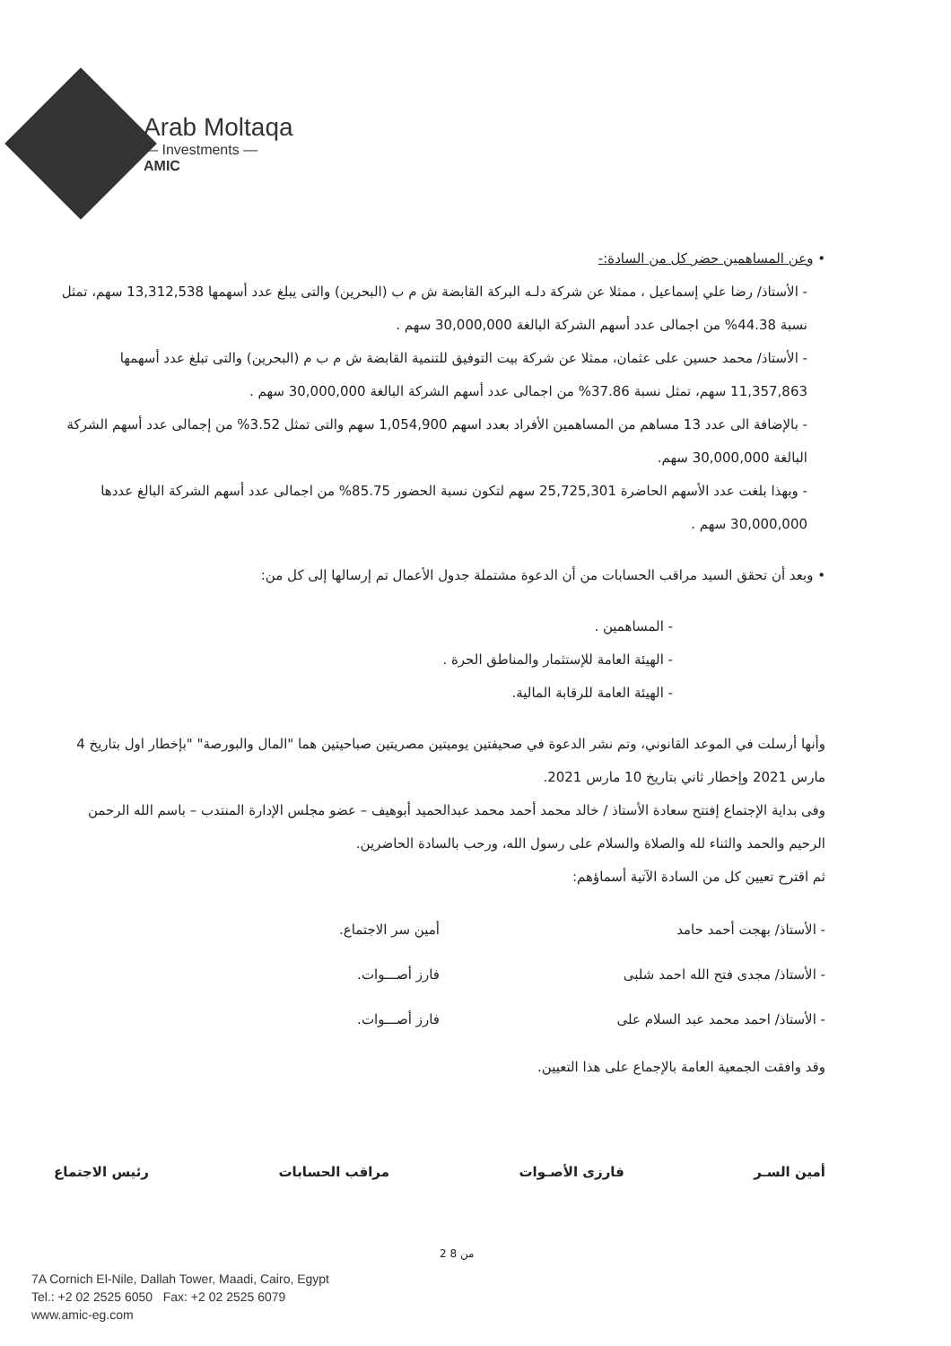Arab Moltaqa
— Investments —
AMIC
• وعن المساهمين حضر كل من السادة:-
- الأستاذ/ رضا علي إسماعيل ، ممثلا عن شركة دلـه البركة القابضة ش م ب (البحرين) والتى يبلغ عدد أسهمها 13,312,538 سهم، تمثل نسبة 44.38% من اجمالى عدد أسهم الشركة البالغة 30,000,000 سهم .
- الأستاذ/ محمد حسين على عثمان، ممثلا عن شركة بيت التوفيق للتنمية القابضة ش م ب م (البحرين) والتى تبلغ عدد أسهمها 11,357,863 سهم، تمثل نسبة 37.86% من اجمالى عدد أسهم الشركة البالغة 30,000,000 سهم .
- بالإضافة الى عدد 13 مساهم من المساهمين الأفراد بعدد اسهم 1,054,900 سهم والتى تمثل 3.52% من إجمالى عدد أسهم الشركة البالغة 30,000,000 سهم.
- وبهذا بلغت عدد الأسهم الحاضرة 25,725,301 سهم لتكون نسبة الحضور 85.75% من اجمالى عدد أسهم الشركة البالغ عددها 30,000,000 سهم .
• وبعد أن تحقق السيد مراقب الحسابات من أن الدعوة مشتملة جدول الأعمال تم إرسالها إلى كل من:
- المساهمين .
- الهيئة العامة للإستثمار والمناطق الحرة .
- الهيئة العامة للرقابة المالية.
وأنها أرسلت في الموعد القانوني، وتم نشر الدعوة في صحيفتين يوميتين مصريتين صباحيتين هما "المال والبورصة" "بإخطار اول بتاريخ 4 مارس 2021 وإخطار ثاني بتاريخ 10 مارس 2021.
وفى بداية الإجتماع إفتتح سعادة الأستاذ / خالد محمد أحمد محمد عبدالحميد أبوهيف – عضو مجلس الإدارة المنتدب – باسم الله الرحمن الرحيم والحمد والثناء لله والصلاة والسلام على رسول الله، ورحب بالسادة الحاضرين.
ثم اقترح تعيين كل من السادة الآتية أسماؤهم:
- الأستاذ/ بهجت أحمد حامد
- الأستاذ/ مجدى فتح الله احمد شلبى
- الأستاذ/ احمد محمد عبد السلام على
أمين سر الاجتماع.
فارز أصـــوات.
فارز أصـــوات.
وقد وافقت الجمعية العامة بالإجماع على هذا التعيين.
أمين السـر فارزى الأصـوات مراقب الحسابات رئيس الاجتماع
2 من 8
7A Cornich El-Nile, Dallah Tower, Maadi, Cairo, Egypt
Tel.: +2 02 2525 6050 Fax: +2 02 2525 6079
www.amic-eg.com